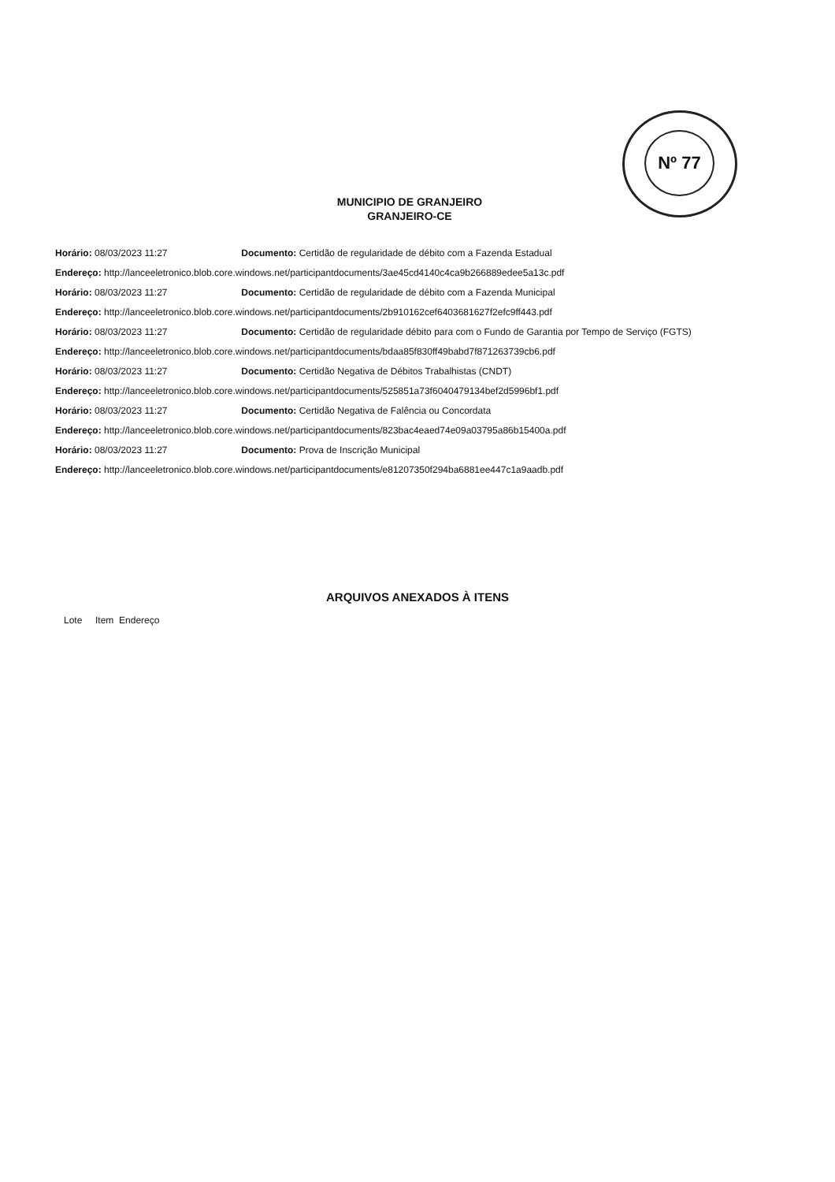Nº 77
MUNICIPIO DE GRANJEIRO
GRANJEIRO-CE
Horário: 08/03/2023 11:27 Documento: Certidão de regularidade de débito com a Fazenda Estadual
Endereço: http://lanceeletronico.blob.core.windows.net/participantdocuments/3ae45cd4140c4ca9b266889edee5a13c.pdf
Horário: 08/03/2023 11:27 Documento: Certidão de regularidade de débito com a Fazenda Municipal
Endereço: http://lanceeletronico.blob.core.windows.net/participantdocuments/2b910162cef6403681627f2efc9ff443.pdf
Horário: 08/03/2023 11:27 Documento: Certidão de regularidade débito para com o Fundo de Garantia por Tempo de Serviço (FGTS)
Endereço: http://lanceeletronico.blob.core.windows.net/participantdocuments/bdaa85f830ff49babd7f871263739cb6.pdf
Horário: 08/03/2023 11:27 Documento: Certidão Negativa de Débitos Trabalhistas (CNDT)
Endereço: http://lanceeletronico.blob.core.windows.net/participantdocuments/525851a73f6040479134bef2d5996bf1.pdf
Horário: 08/03/2023 11:27 Documento: Certidão Negativa de Falência ou Concordata
Endereço: http://lanceeletronico.blob.core.windows.net/participantdocuments/823bac4eaed74e09a03795a86b15400a.pdf
Horário: 08/03/2023 11:27 Documento: Prova de Inscrição Municipal
Endereço: http://lanceeletronico.blob.core.windows.net/participantdocuments/e81207350f294ba6881ee447c1a9aadb.pdf
ARQUIVOS ANEXADOS À ITENS
Lote Item Endereço